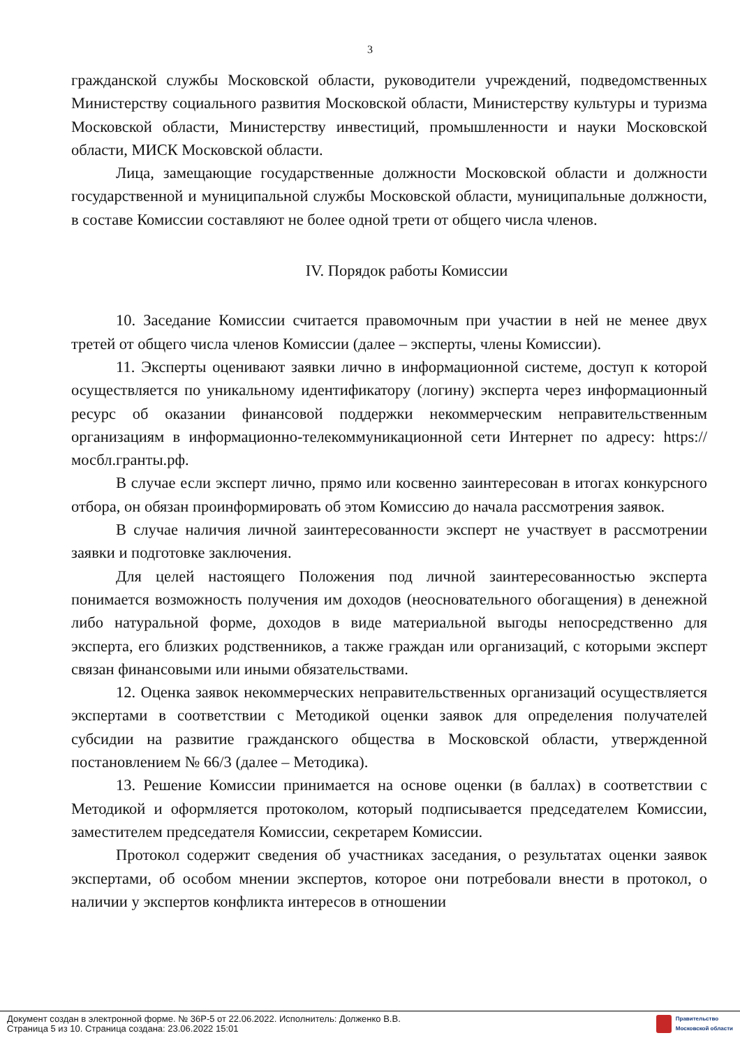3
гражданской службы Московской области, руководители учреждений, подведомственных Министерству социального развития Московской области, Министерству культуры и туризма Московской области, Министерству инвестиций, промышленности и науки Московской области, МИСК Московской области.
Лица, замещающие государственные должности Московской области и должности государственной и муниципальной службы Московской области, муниципальные должности, в составе Комиссии составляют не более одной трети от общего числа членов.
IV. Порядок работы Комиссии
10. Заседание Комиссии считается правомочным при участии в ней не менее двух третей от общего числа членов Комиссии (далее – эксперты, члены Комиссии).
11. Эксперты оценивают заявки лично в информационной системе, доступ к которой осуществляется по уникальному идентификатору (логину) эксперта через информационный ресурс об оказании финансовой поддержки некоммерческим неправительственным организациям в информационно-телекоммуникационной сети Интернет по адресу: https://мосбл.гранты.рф.
В случае если эксперт лично, прямо или косвенно заинтересован в итогах конкурсного отбора, он обязан проинформировать об этом Комиссию до начала рассмотрения заявок.
В случае наличия личной заинтересованности эксперт не участвует в рассмотрении заявки и подготовке заключения.
Для целей настоящего Положения под личной заинтересованностью эксперта понимается возможность получения им доходов (неосновательного обогащения) в денежной либо натуральной форме, доходов в виде материальной выгоды непосредственно для эксперта, его близких родственников, а также граждан или организаций, с которыми эксперт связан финансовыми или иными обязательствами.
12. Оценка заявок некоммерческих неправительственных организаций осуществляется экспертами в соответствии с Методикой оценки заявок для определения получателей субсидии на развитие гражданского общества в Московской области, утвержденной постановлением № 66/3 (далее – Методика).
13. Решение Комиссии принимается на основе оценки (в баллах) в соответствии с Методикой и оформляется протоколом, который подписывается председателем Комиссии, заместителем председателя Комиссии, секретарем Комиссии.
Протокол содержит сведения об участниках заседания, о результатах оценки заявок экспертами, об особом мнении экспертов, которое они потребовали внести в протокол, о наличии у экспертов конфликта интересов в отношении
Документ создан в электронной форме. № 36Р-5 от 22.06.2022. Исполнитель: Долженко В.В.
Страница 5 из 10. Страница создана: 23.06.2022 15:01
Правительство
Московской области